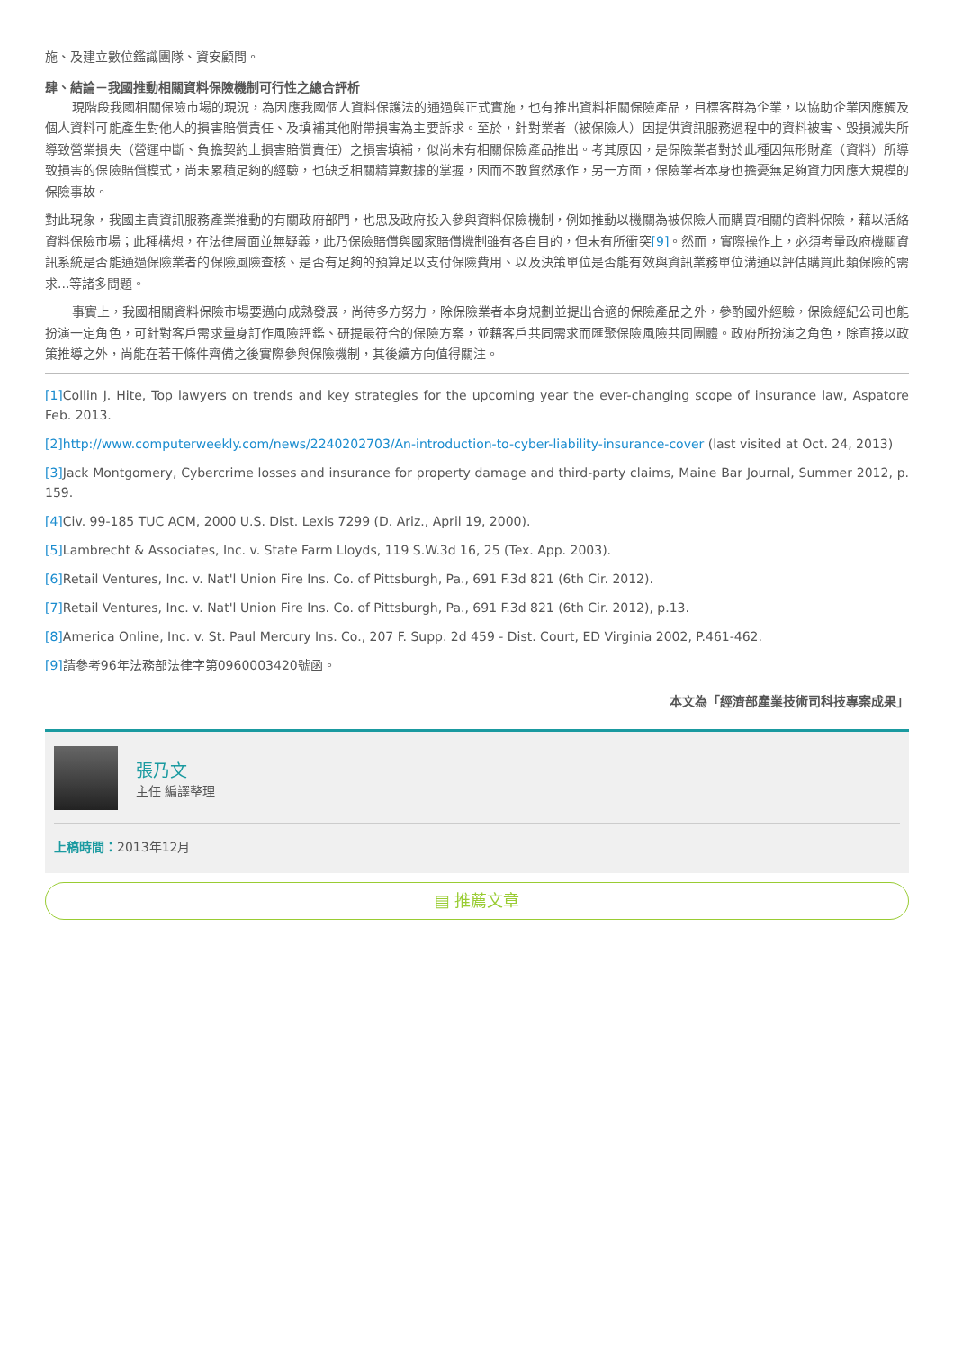施、及建立數位鑑識團隊、資安顧問。
肆、結論－我國推動相關資料保險機制可行性之總合評析
現階段我國相關保險市場的現況，為因應我國個人資料保護法的通過與正式實施，也有推出資料相關保險產品，目標客群為企業，以協助企業因應觸及個人資料可能產生對他人的損害賠償責任、及填補其他附帶損害為主要訴求。至於，針對業者（被保險人）因提供資訊服務過程中的資料被害、毀損滅失所導致營業損失（營運中斷、負擔契約上損害賠償責任）之損害填補，似尚未有相關保險產品推出。考其原因，是保險業者對於此種因無形財產（資料）所導致損害的保險賠償模式，尚未累積足夠的經驗，也缺乏相關精算數據的掌握，因而不敢貿然承作，另一方面，保險業者本身也擔憂無足夠資力因應大規模的保險事故。
對此現象，我國主責資訊服務產業推動的有關政府部門，也思及政府投入參與資料保險機制，例如推動以機關為被保險人而購買相關的資料保險，藉以活絡資料保險市場；此種構想，在法律層面並無疑義，此乃保險賠償與國家賠償機制雖有各自目的，但未有所衝突[9]。然而，實際操作上，必須考量政府機關資訊系統是否能通過保險業者的保險風險查核、是否有足夠的預算足以支付保險費用、以及決策單位是否能有效與資訊業務單位溝通以評估購買此類保險的需求...等諸多問題。
事實上，我國相關資料保險市場要邁向成熟發展，尚待多方努力，除保險業者本身規劃並提出合適的保險產品之外，參酌國外經驗，保險經紀公司也能扮演一定角色，可針對客戶需求量身訂作風險評鑑、研提最符合的保險方案，並藉客戶共同需求而匯聚保險風險共同團體。政府所扮演之角色，除直接以政策推導之外，尚能在若干條件齊備之後實際參與保險機制，其後續方向值得關注。
[1] Collin J. Hite, Top lawyers on trends and key strategies for the upcoming year the ever-changing scope of insurance law, Aspatore Feb. 2013.
[2] http://www.computerweekly.com/news/2240202703/An-introduction-to-cyber-liability-insurance-cover (last visited at Oct. 24, 2013)
[3] Jack Montgomery, Cybercrime losses and insurance for property damage and third-party claims, Maine Bar Journal, Summer 2012, p. 159.
[4] Civ. 99-185 TUC ACM, 2000 U.S. Dist. Lexis 7299 (D. Ariz., April 19, 2000).
[5] Lambrecht & Associates, Inc. v. State Farm Lloyds, 119 S.W.3d 16, 25 (Tex. App. 2003).
[6] Retail Ventures, Inc. v. Nat'l Union Fire Ins. Co. of Pittsburgh, Pa., 691 F.3d 821 (6th Cir. 2012).
[7] Retail Ventures, Inc. v. Nat'l Union Fire Ins. Co. of Pittsburgh, Pa., 691 F.3d 821 (6th Cir. 2012), p.13.
[8] America Online, Inc. v. St. Paul Mercury Ins. Co., 207 F. Supp. 2d 459 - Dist. Court, ED Virginia 2002, P.461-462.
[9] 請參考96年法務部法律字第0960003420號函。
本文為「經濟部產業技術司科技專案成果」
張乃文
主任 編譯整理
上稿時間：2013年12月
▤ 推薦文章